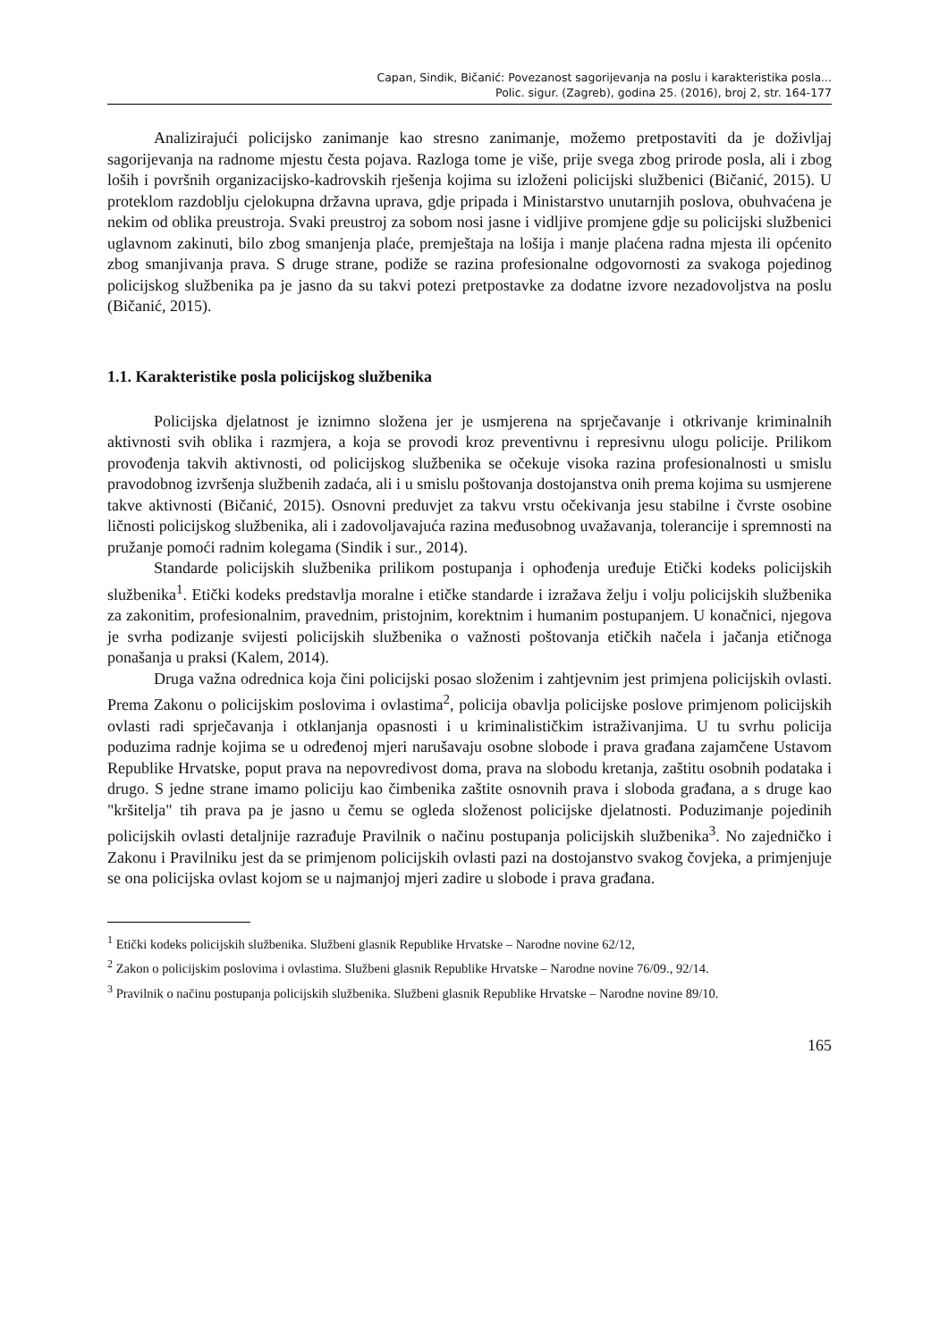Capan, Sindik, Bičanić: Povezanost sagorijevanja na poslu i karakteristika posla...
Polic. sigur. (Zagreb), godina 25. (2016), broj 2, str. 164-177
Analizirajući policijsko zanimanje kao stresno zanimanje, možemo pretpostaviti da je doživljaj sagorijevanja na radnome mjestu česta pojava. Razloga tome je više, prije svega zbog prirode posla, ali i zbog loših i površnih organizacijsko-kadrovskih rješenja kojima su izloženi policijski službenici (Bičanić, 2015). U proteklom razdoblju cjelokupna državna uprava, gdje pripada i Ministarstvo unutarnjih poslova, obuhvaćena je nekim od oblika preustroja. Svaki preustroj za sobom nosi jasne i vidljive promjene gdje su policijski službenici uglavnom zakinuti, bilo zbog smanjenja plaće, premještaja na lošija i manje plaćena radna mjesta ili općenito zbog smanjivanja prava. S druge strane, podiže se razina profesionalne odgovornosti za svakoga pojedinog policijskog službenika pa je jasno da su takvi potezi pretpostavke za dodatne izvore nezadovoljstva na poslu (Bičanić, 2015).
1.1. Karakteristike posla policijskog službenika
Policijska djelatnost je iznimno složena jer je usmjerena na sprječavanje i otkrivanje kriminalnih aktivnosti svih oblika i razmjera, a koja se provodi kroz preventivnu i represivnu ulogu policije. Prilikom provođenja takvih aktivnosti, od policijskog službenika se očekuje visoka razina profesionalnosti u smislu pravodobnog izvršenja službenih zadaća, ali i u smislu poštovanja dostojanstva onih prema kojima su usmjerene takve aktivnosti (Bičanić, 2015). Osnovni preduvjet za takvu vrstu očekivanja jesu stabilne i čvrste osobine ličnosti policijskog službenika, ali i zadovoljavajuća razina međusobnog uvažavanja, tolerancije i spremnosti na pružanje pomoći radnim kolegama (Sindik i sur., 2014).
Standarde policijskih službenika prilikom postupanja i ophođenja uređuje Etički kodeks policijskih službenika<sup>1</sup>. Etički kodeks predstavlja moralne i etičke standarde i izražava želju i volju policijskih službenika za zakonitim, profesionalnim, pravednim, pristojnim, korektnim i humanim postupanjem. U konačnici, njegova je svrha podizanje svijesti policijskih službenika o važnosti poštovanja etičkih načela i jačanja etičnoga ponašanja u praksi (Kalem, 2014).
Druga važna odrednica koja čini policijski posao složenim i zahtjevnim jest primjena policijskih ovlasti. Prema Zakonu o policijskim poslovima i ovlastima<sup>2</sup>, policija obavlja policijske poslove primjenom policijskih ovlasti radi sprječavanja i otklanjanja opasnosti i u kriminalističkim istraživanjima. U tu svrhu policija poduzima radnje kojima se u određenoj mjeri narušavaju osobne slobode i prava građana zajamčene Ustavom Republike Hrvatske, poput prava na nepovredivost doma, prava na slobodu kretanja, zaštitu osobnih podataka i drugo. S jedne strane imamo policiju kao čimbenika zaštite osnovnih prava i sloboda građana, a s druge kao "kršitelja" tih prava pa je jasno u čemu se ogleda složenost policijske djelatnosti. Poduzimanje pojedinih policijskih ovlasti detaljnije razrađuje Pravilnik o načinu postupanja policijskih službenika<sup>3</sup>. No zajedničko i Zakonu i Pravilniku jest da se primjenom policijskih ovlasti pazi na dostojanstvo svakog čovjeka, a primjenjuje se ona policijska ovlast kojom se u najmanjoj mjeri zadire u slobode i prava građana.
<sup>1</sup> Etički kodeks policijskih službenika. Službeni glasnik Republike Hrvatske – Narodne novine 62/12,
<sup>2</sup> Zakon o policijskim poslovima i ovlastima. Službeni glasnik Republike Hrvatske – Narodne novine 76/09., 92/14.
<sup>3</sup> Pravilnik o načinu postupanja policijskih službenika. Službeni glasnik Republike Hrvatske – Narodne novine 89/10.
165